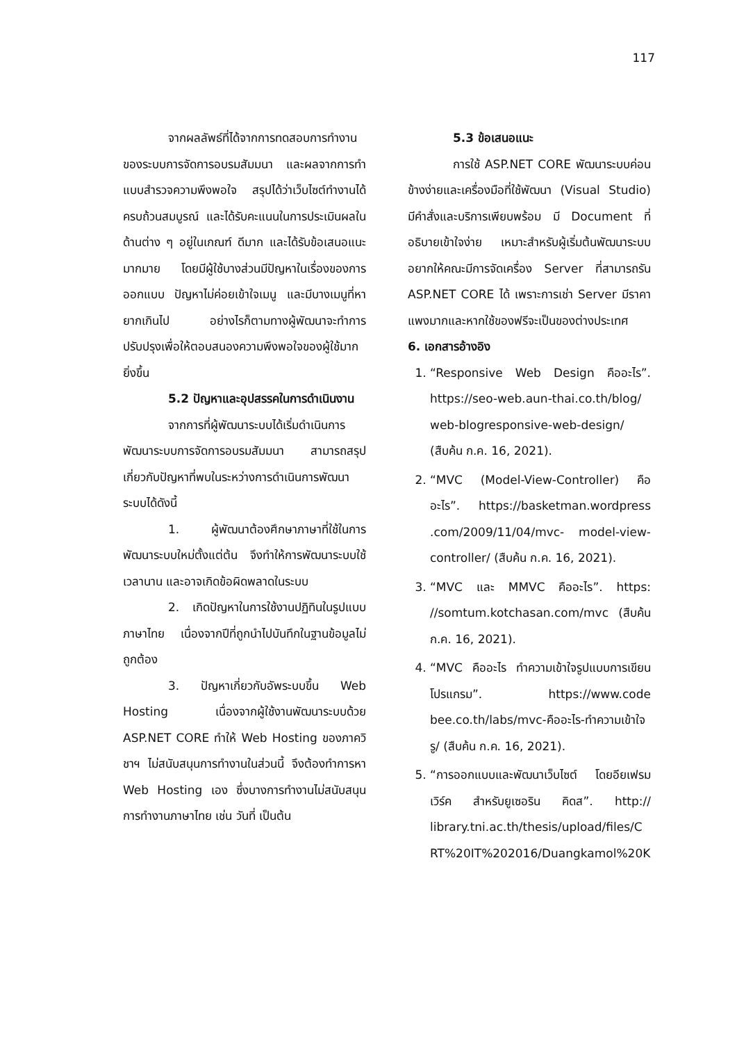117
จากผลลัพธ์ที่ได้จากการทดสอบการทำงานของระบบการจัดการอบรมสัมมนา และผลจากการทำแบบสำรวจความพึงพอใจ สรุปได้ว่าเว็บไซต์ทำงานได้ครบถ้วนสมบูรณ์ และได้รับคะแนนในการประเมินผลในด้านต่าง ๆ อยู่ในเกณฑ์ ดีมาก และได้รับข้อเสนอแนะมากมาย โดยมีผู้ใช้บางส่วนมีปัญหาในเรื่องของการออกแบบ ปัญหาไม่ค่อยเข้าใจเมนู และมีบางเมนูที่หายากเกินไป อย่างไรก็ตามทางผู้พัฒนาจะทำการปรับปรุงเพื่อให้ตอบสนองความพึงพอใจของผู้ใช้มากยิ่งขึ้น
5.2 ปัญหาและอุปสรรคในการดำเนินงาน
จากการที่ผู้พัฒนาระบบได้เริ่มดำเนินการพัฒนาระบบการจัดการอบรมสัมมนา สามารถสรุปเกี่ยวกับปัญหาที่พบในระหว่างการดำเนินการพัฒนาระบบได้ดังนี้
1. ผู้พัฒนาต้องศึกษาภาษาที่ใช้ในการพัฒนาระบบใหม่ตั้งแต่ต้น จึงทำให้การพัฒนาระบบใช้เวลานาน และอาจเกิดข้อผิดพลาดในระบบ
2. เกิดปัญหาในการใช้งานปฏิทินในรูปแบบภาษาไทย เนื่องจากปีที่ถูกนำไปบันทึกในฐานข้อมูลไม่ถูกต้อง
3. ปัญหาเกี่ยวกับอัพระบบขึ้น Web Hosting เนื่องจากผู้ใช้งานพัฒนาระบบด้วย ASP.NET CORE ทำให้ Web Hosting ของภาควิชาฯ ไม่สนับสนุนการทำงานในส่วนนี้ จึงต้องทำการหา Web Hosting เอง ซึ่งบางการทำงานไม่สนับสนุนการทำงานภาษาไทย เช่น วันที่ เป็นต้น
5.3 ข้อเสนอแนะ
การใช้ ASP.NET CORE พัฒนาระบบค่อนข้างง่ายและเครื่องมือที่ใช้พัฒนา (Visual Studio) มีคำสั่งและบริการเพียบพร้อม มี Document ที่อธิบายเข้าใจง่าย เหมาะสำหรับผู้เริ่มต้นพัฒนาระบบ อยากให้คณะมีการจัดเครื่อง Server ที่สามารถรัน ASP.NET CORE ได้ เพราะการเช่า Server มีราคาแพงมากและหากใช้ของฟรีจะเป็นของต่างประเทศ
6. เอกสารอ้างอิง
1. “Responsive Web Design คืออะไร”. https://seo-web.aun-thai.co.th/blog/ web-blogresponsive-web-design/ (สืบค้น ก.ค. 16, 2021).
2. “MVC (Model-View-Controller) คืออะไร”. https://basketman.wordpress .com/2009/11/04/mvc- model-view-controller/ (สืบค้น ก.ค. 16, 2021).
3. “MVC และ MMVC คืออะไร”. https: //somtum.kotchasan.com/mvc (สืบค้น ก.ค. 16, 2021).
4. “MVC คืออะไร ทำความเข้าใจรูปแบบการเขียนโปรแกรม”. https://www.code bee.co.th/labs/mvc-คืออะไร-ทำความเข้าใจรู/ (สืบค้น ก.ค. 16, 2021).
5. “การออกแบบและพัฒนาเว็บไซต์ โดยอียเฟรมเวิร์ค สำหรับยูเซอริน คิดส”. http:// library.tni.ac.th/thesis/upload/files/C RT%20IT%202016/Duangkamol%20K